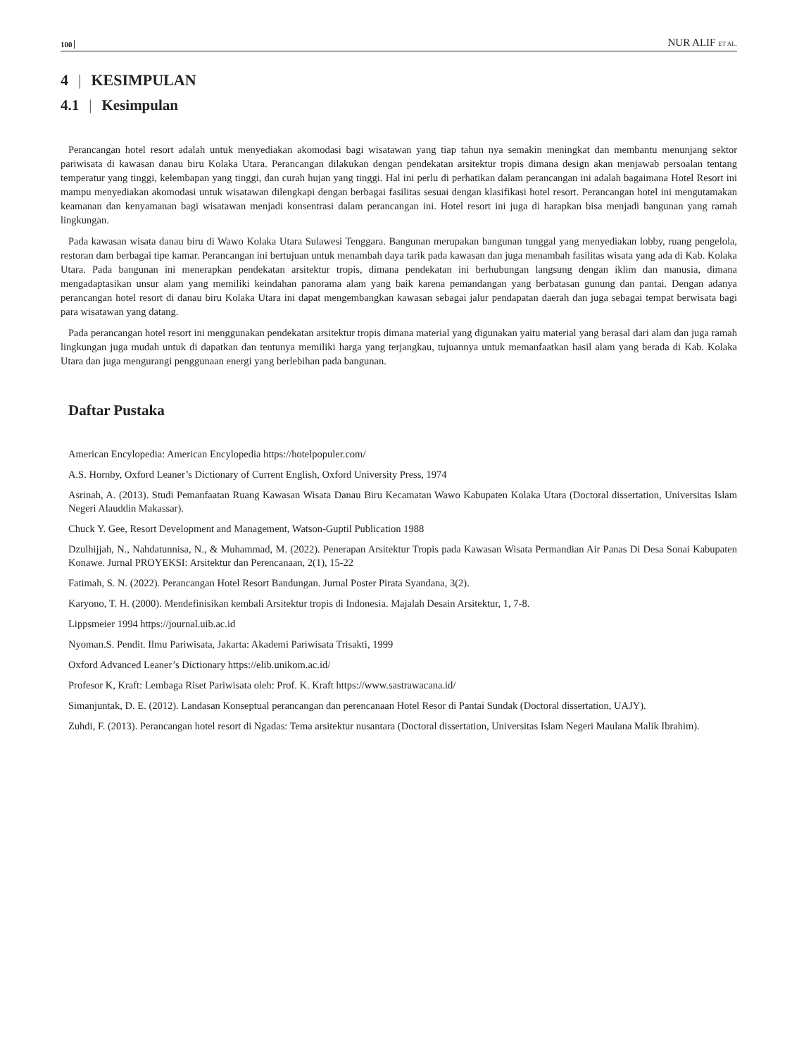100 NUR ALIF ET AL.
4 | KESIMPULAN
4.1 | Kesimpulan
Perancangan hotel resort adalah untuk menyediakan akomodasi bagi wisatawan yang tiap tahun nya semakin meningkat dan membantu menunjang sektor pariwisata di kawasan danau biru Kolaka Utara. Perancangan dilakukan dengan pendekatan arsitektur tropis dimana design akan menjawab persoalan tentang temperatur yang tinggi, kelembapan yang tinggi, dan curah hujan yang tinggi. Hal ini perlu di perhatikan dalam perancangan ini adalah bagaimana Hotel Resort ini mampu menyediakan akomodasi untuk wisatawan dilengkapi dengan berbagai fasilitas sesuai dengan klasifikasi hotel resort. Perancangan hotel ini mengutamakan keamanan dan kenyamanan bagi wisatawan menjadi konsentrasi dalam perancangan ini. Hotel resort ini juga di harapkan bisa menjadi bangunan yang ramah lingkungan.
Pada kawasan wisata danau biru di Wawo Kolaka Utara Sulawesi Tenggara. Bangunan merupakan bangunan tunggal yang menyediakan lobby, ruang pengelola, restoran dam berbagai tipe kamar. Perancangan ini bertujuan untuk menambah daya tarik pada kawasan dan juga menambah fasilitas wisata yang ada di Kab. Kolaka Utara. Pada bangunan ini menerapkan pendekatan arsitektur tropis, dimana pendekatan ini berhubungan langsung dengan iklim dan manusia, dimana mengadaptasikan unsur alam yang memiliki keindahan panorama alam yang baik karena pemandangan yang berbatasan gunung dan pantai. Dengan adanya perancangan hotel resort di danau biru Kolaka Utara ini dapat mengembangkan kawasan sebagai jalur pendapatan daerah dan juga sebagai tempat berwisata bagi para wisatawan yang datang.
Pada perancangan hotel resort ini menggunakan pendekatan arsitektur tropis dimana material yang digunakan yaitu material yang berasal dari alam dan juga ramah lingkungan juga mudah untuk di dapatkan dan tentunya memiliki harga yang terjangkau, tujuannya untuk memanfaatkan hasil alam yang berada di Kab. Kolaka Utara dan juga mengurangi penggunaan energi yang berlebihan pada bangunan.
Daftar Pustaka
American Encylopedia: American Encylopedia https://hotelpopuler.com/
A.S. Hornby, Oxford Leaner’s Dictionary of Current English, Oxford University Press, 1974
Asrinah, A. (2013). Studi Pemanfaatan Ruang Kawasan Wisata Danau Biru Kecamatan Wawo Kabupaten Kolaka Utara (Doctoral dissertation, Universitas Islam Negeri Alauddin Makassar).
Chuck Y. Gee, Resort Development and Management, Watson-Guptil Publication 1988
Dzulhijjah, N., Nahdatunnisa, N., & Muhammad, M. (2022). Penerapan Arsitektur Tropis pada Kawasan Wisata Permandian Air Panas Di Desa Sonai Kabupaten Konawe. Jurnal PROYEKSI: Arsitektur dan Perencanaan, 2(1), 15-22
Fatimah, S. N. (2022). Perancangan Hotel Resort Bandungan. Jurnal Poster Pirata Syandana, 3(2).
Karyono, T. H. (2000). Mendefinisikan kembali Arsitektur tropis di Indonesia. Majalah Desain Arsitektur, 1, 7-8.
Lippsmeier 1994 https://journal.uib.ac.id
Nyoman.S. Pendit. Ilmu Pariwisata, Jakarta: Akademi Pariwisata Trisakti, 1999
Oxford Advanced Leaner’s Dictionary https://elib.unikom.ac.id/
Profesor K, Kraft: Lembaga Riset Pariwisata oleh: Prof. K. Kraft https://www.sastrawacana.id/
Simanjuntak, D. E. (2012). Landasan Konseptual perancangan dan perencanaan Hotel Resor di Pantai Sundak (Doctoral dissertation, UAJY).
Zuhdi, F. (2013). Perancangan hotel resort di Ngadas: Tema arsitektur nusantara (Doctoral dissertation, Universitas Islam Negeri Maulana Malik Ibrahim).